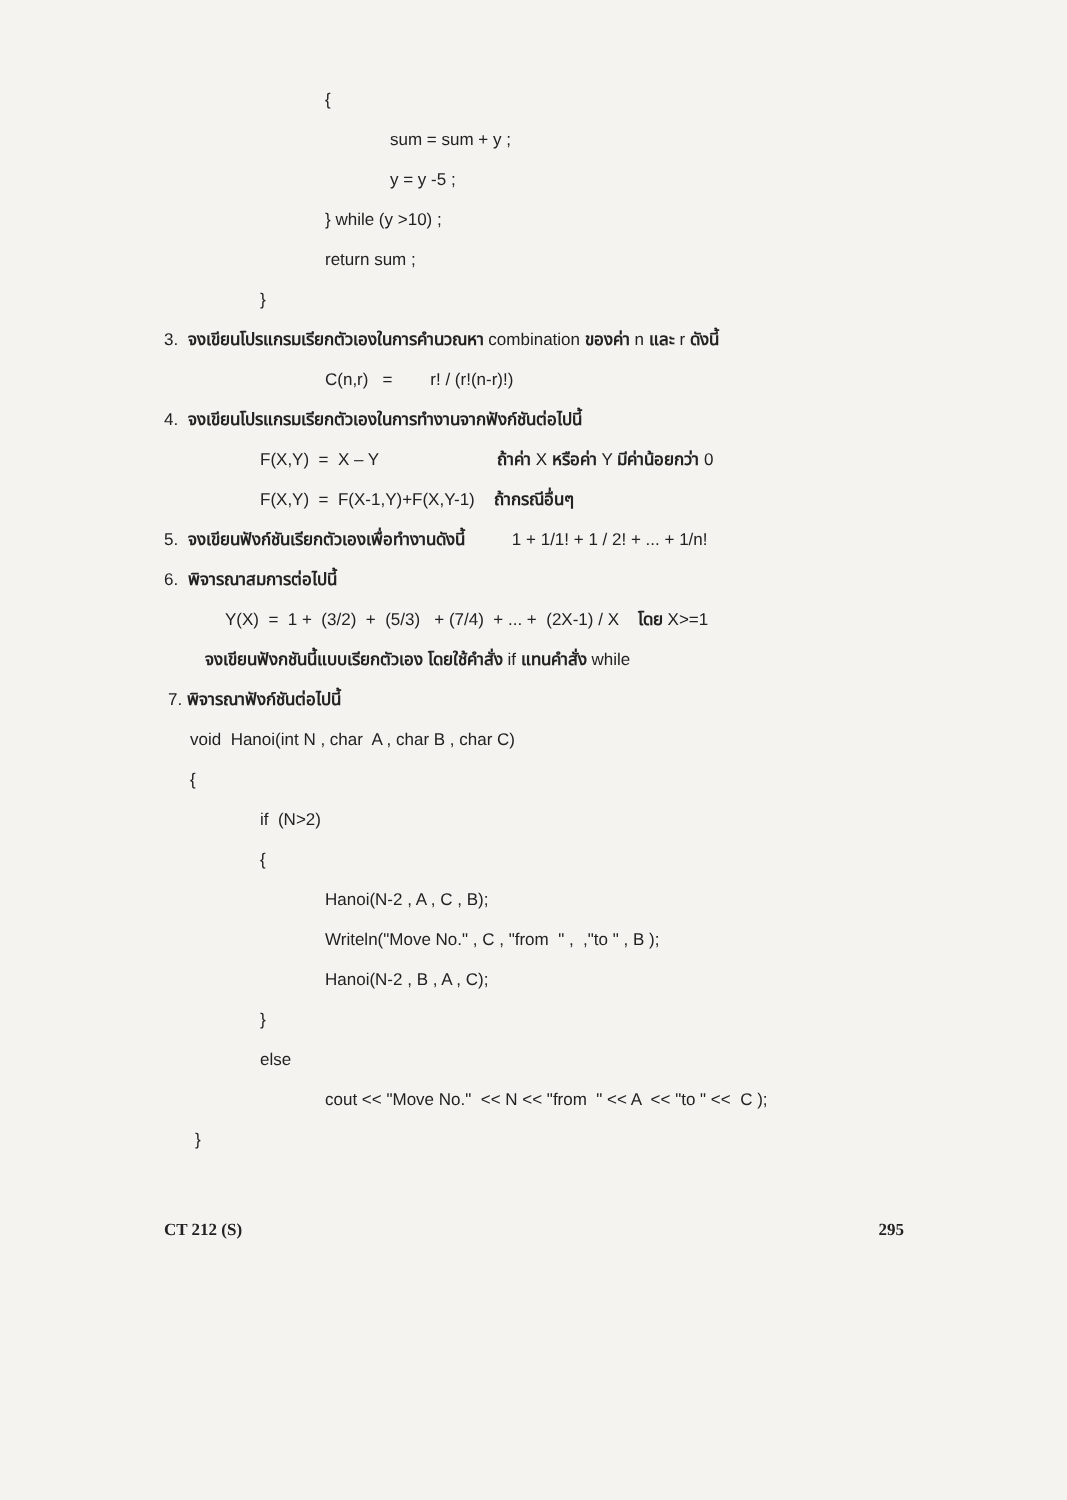{
sum = sum + y ;
y = y -5 ;
} while (y >10) ;
return sum ;
}
3. จงเขียนโปรแกรมเรียกตัวเองในการคำนวณหา combination ของค่า n และ r ดังนี้
C(n,r) = r! / (r!(n-r)!)
4. จงเขียนโปรแกรมเรียกตัวเองในการทำงานจากฟังก์ชันต่อไปนี้
F(X,Y) = X – Y ถ้าค่า X หรือค่า Y มีค่าน้อยกว่า 0
F(X,Y) = F(X-1,Y)+F(X,Y-1) ถ้ากรณีอื่นๆ
5. จงเขียนฟังก์ชันเรียกตัวเองเพื่อทำงานดังนี้ 1 + 1/1! + 1 / 2! + ... + 1/n!
6. พิจารณาสมการต่อไปนี้
Y(X) = 1 + (3/2) + (5/3) + (7/4) + ... + (2X-1) / X โดย X>=1
จงเขียนฟังกชันนี้แบบเรียกตัวเอง โดยใช้คำสั่ง if แทนคำสั่ง while
7. พิจารณาฟังก์ชันต่อไปนี้
void Hanoi(int N , char A , char B , char C)
{
if (N>2)
{
Hanoi(N-2 , A , C , B);
Writeln("Move No." , C , "from " , ,"to " , B );
Hanoi(N-2 , B , A , C);
}
else
cout << "Move No." << N << "from " << A << "to " << C );
}
CT 212 (S) 295